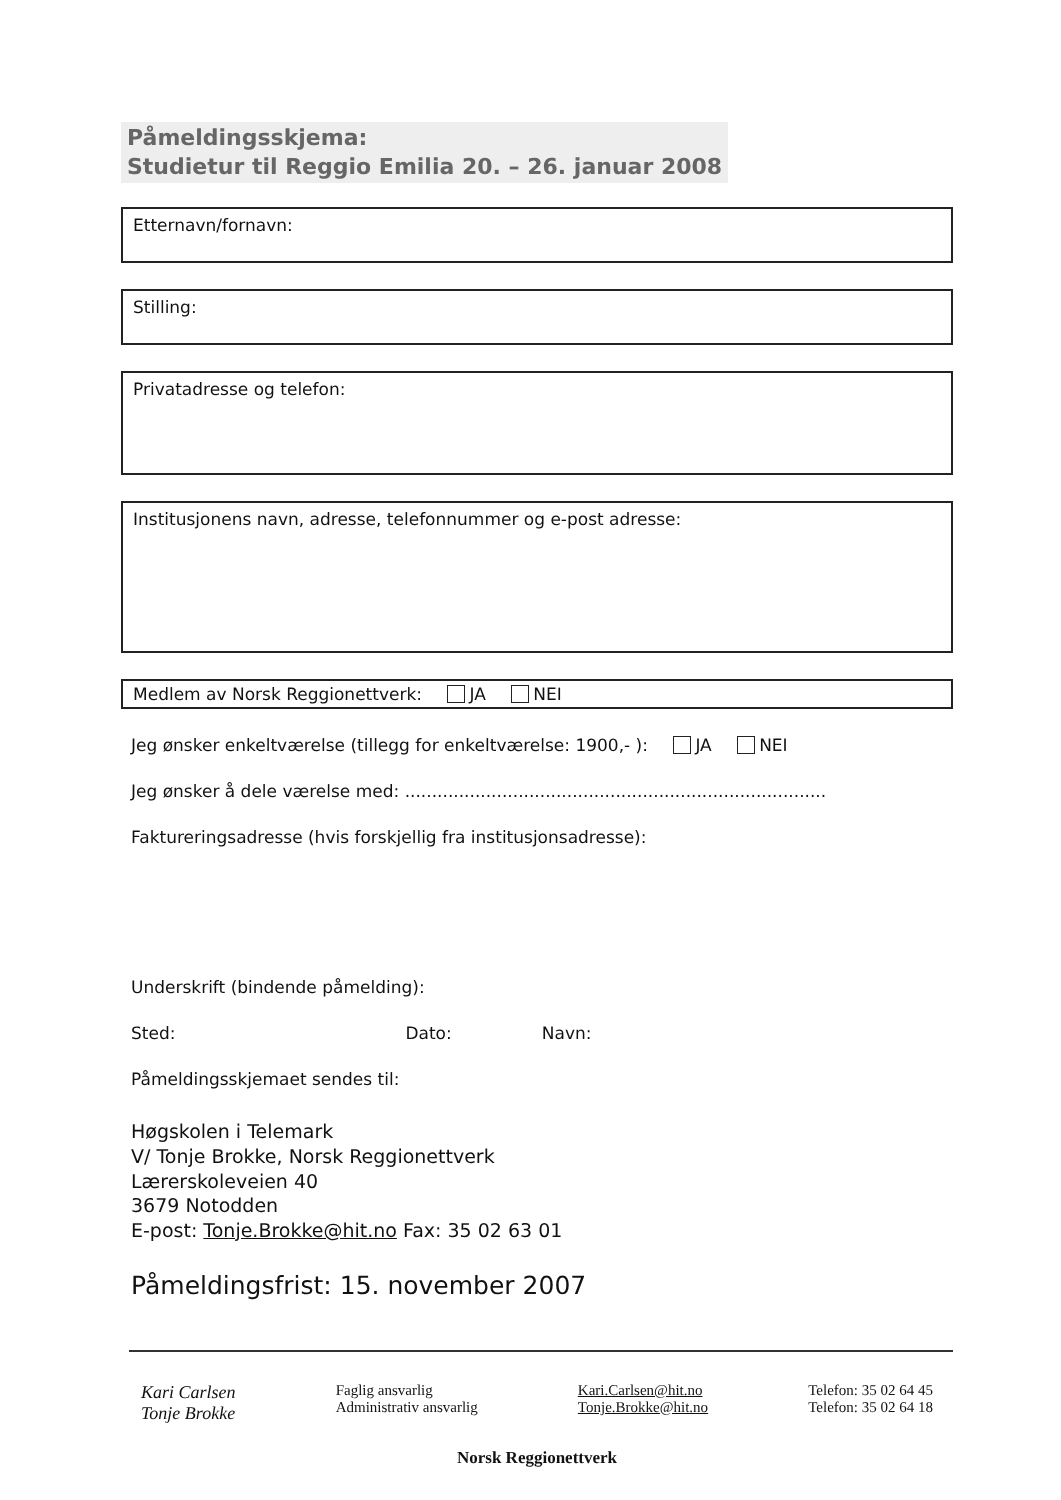Påmeldingsskjema:
Studietur til Reggio Emilia 20. – 26. januar 2008
Etternavn/fornavn:
Stilling:
Privatadresse og telefon:
Institusjonens navn, adresse, telefonnummer og e-post adresse:
Medlem av Norsk Reggionettverk: JA NEI
Jeg ønsker enkeltværelse (tillegg for enkeltværelse: 1900,- ): JA NEI
Jeg ønsker å dele værelse med: ..............................................................................
Faktureringsadresse (hvis forskjellig fra institusjonsadresse):
Underskrift (bindende påmelding):
Sted: Dato: Navn:
Påmeldingsskjemaet sendes til:
Høgskolen i Telemark
V/ Tonje Brokke, Norsk Reggionettverk
Lærerskoleveien 40
3679 Notodden
E-post: Tonje.Brokke@hit.no Fax: 35 02 63 01
Påmeldingsfrist: 15. november 2007
Kari Carlsen
Tonje Brokke
Faglig ansvarlig
Administrativ ansvarlig
Kari.Carlsen@hit.no
Tonje.Brokke@hit.no
Telefon: 35 02 64 45
Telefon: 35 02 64 18
Norsk Reggionettverk